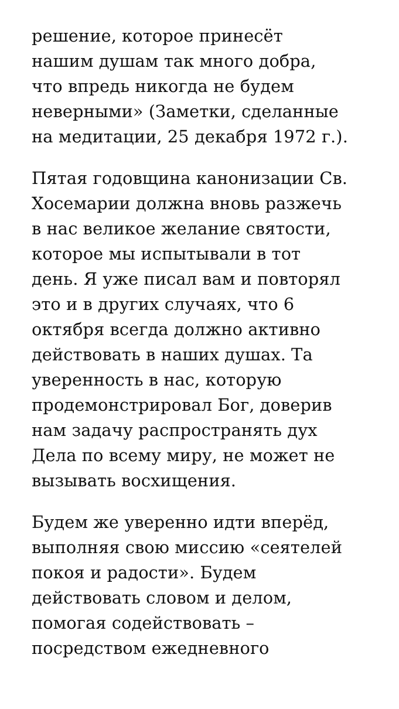решение, которое принесёт
нашим душам так много добра,
что впредь никогда не будем
неверными» (Заметки, сделанные
на медитации, 25 декабря 1972 г.).
Пятая годовщина канонизации Св.
Хосемарии должна вновь разжечь
в нас великое желание святости,
которое мы испытывали в тот
день. Я уже писал вам и повторял
это и в других случаях, что 6
октября всегда должно активно
действовать в наших душах. Та
уверенность в нас, которую
продемонстрировал Бог, доверив
нам задачу распространять дух
Дела по всему миру, не может не
вызывать восхищения.
Будем же уверенно идти вперёд,
выполняя свою миссию «сеятелей
покоя и радости». Будем
действовать словом и делом,
помогая содействовать –
посредством ежедневного